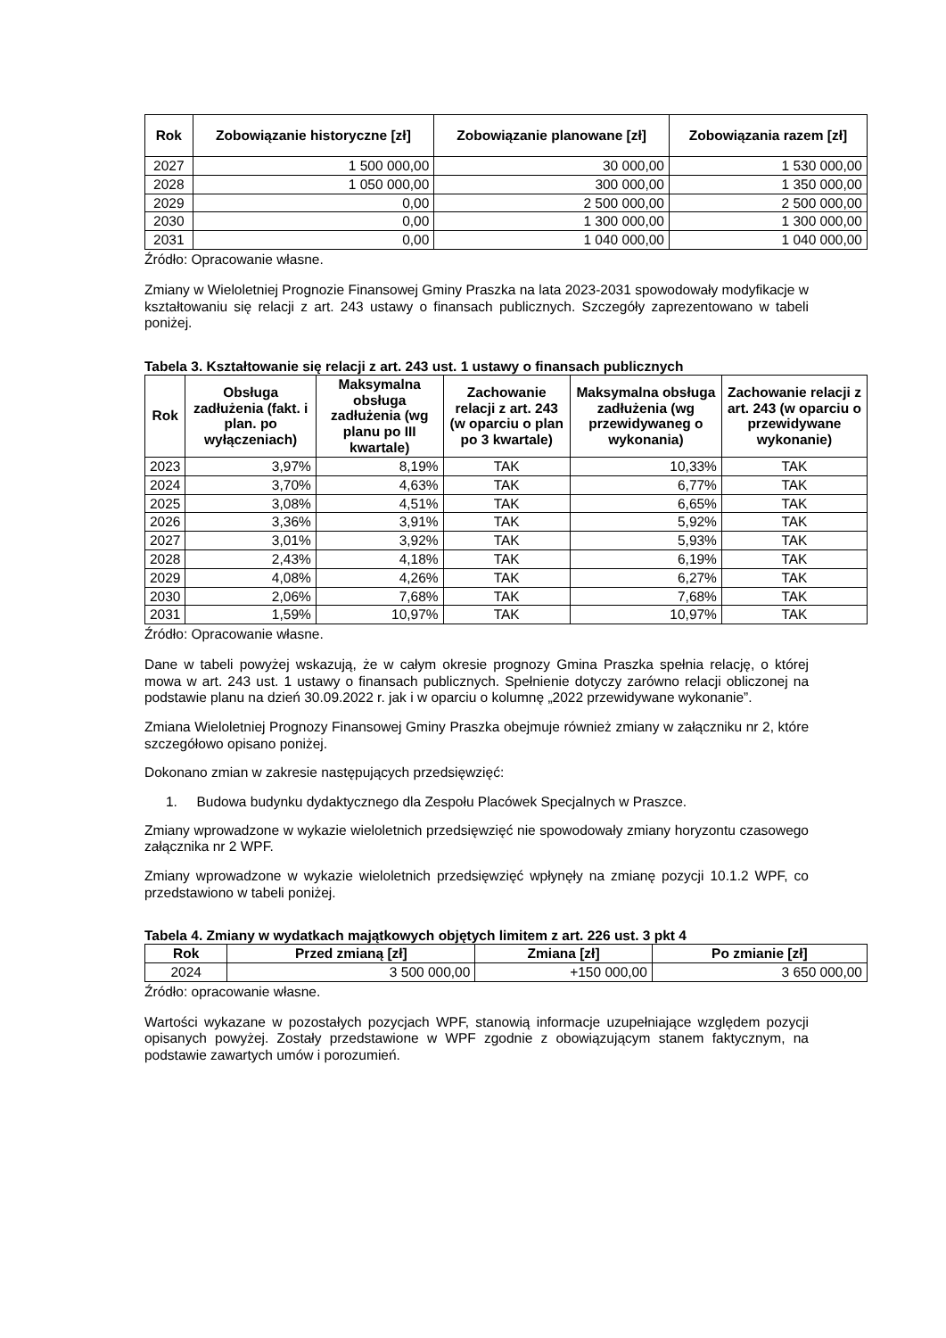| Rok | Zobowiązanie historyczne [zł] | Zobowiązanie planowane [zł] | Zobowiązania razem [zł] |
| --- | --- | --- | --- |
| 2027 | 1 500 000,00 | 30 000,00 | 1 530 000,00 |
| 2028 | 1 050 000,00 | 300 000,00 | 1 350 000,00 |
| 2029 | 0,00 | 2 500 000,00 | 2 500 000,00 |
| 2030 | 0,00 | 1 300 000,00 | 1 300 000,00 |
| 2031 | 0,00 | 1 040 000,00 | 1 040 000,00 |
Źródło: Opracowanie własne.
Zmiany w Wieloletniej Prognozie Finansowej Gminy Praszka na lata 2023-2031 spowodowały modyfikacje w kształtowaniu się relacji z art. 243 ustawy o finansach publicznych. Szczegóły zaprezentowano w tabeli poniżej.
Tabela 3. Kształtowanie się relacji z art. 243 ust. 1 ustawy o finansach publicznych
| Rok | Obsługa zadłużenia (fakt. i plan. po wyłączeniach) | Maksymalna obsługa zadłużenia (wg planu po III kwartale) | Zachowanie relacji z art. 243 (w oparciu o plan po 3 kwartale) | Maksymalna obsługa zadłużenia (wg przewidywaneg o wykonania) | Zachowanie relacji z art. 243 (w oparciu o przewidywane wykonanie) |
| --- | --- | --- | --- | --- | --- |
| 2023 | 3,97% | 8,19% | TAK | 10,33% | TAK |
| 2024 | 3,70% | 4,63% | TAK | 6,77% | TAK |
| 2025 | 3,08% | 4,51% | TAK | 6,65% | TAK |
| 2026 | 3,36% | 3,91% | TAK | 5,92% | TAK |
| 2027 | 3,01% | 3,92% | TAK | 5,93% | TAK |
| 2028 | 2,43% | 4,18% | TAK | 6,19% | TAK |
| 2029 | 4,08% | 4,26% | TAK | 6,27% | TAK |
| 2030 | 2,06% | 7,68% | TAK | 7,68% | TAK |
| 2031 | 1,59% | 10,97% | TAK | 10,97% | TAK |
Źródło: Opracowanie własne.
Dane w tabeli powyżej wskazują, że w całym okresie prognozy Gmina Praszka spełnia relację, o której mowa w art. 243 ust. 1 ustawy o finansach publicznych. Spełnienie dotyczy zarówno relacji obliczonej na podstawie planu na dzień 30.09.2022 r. jak i w oparciu o kolumnę „2022 przewidywane wykonanie”.
Zmiana Wieloletniej Prognozy Finansowej Gminy Praszka obejmuje również zmiany w załączniku nr 2, które szczegółowo opisano poniżej.
Dokonano zmian w zakresie następujących przedsięwzięć:
1. Budowa budynku dydaktycznego dla Zespołu Placówek Specjalnych w Praszce.
Zmiany wprowadzone w wykazie wieloletnich przedsięwzięć nie spowodowały zmiany horyzontu czasowego załącznika nr 2 WPF.
Zmiany wprowadzone w wykazie wieloletnich przedsięwzięć wpłynęły na zmianę pozycji 10.1.2 WPF, co przedstawiono w tabeli poniżej.
Tabela 4. Zmiany w wydatkach majątkowych objętych limitem z art. 226 ust. 3 pkt 4
| Rok | Przed zmianą [zł] | Zmiana [zł] | Po zmianie [zł] |
| --- | --- | --- | --- |
| 2024 | 3 500 000,00 | +150 000,00 | 3 650 000,00 |
Źródło: opracowanie własne.
Wartości wykazane w pozostałych pozycjach WPF, stanowią informacje uzupełniające względem pozycji opisanych powyżej. Zostały przedstawione w WPF zgodnie z obowiązującym stanem faktycznym, na podstawie zawartych umów i porozumień.